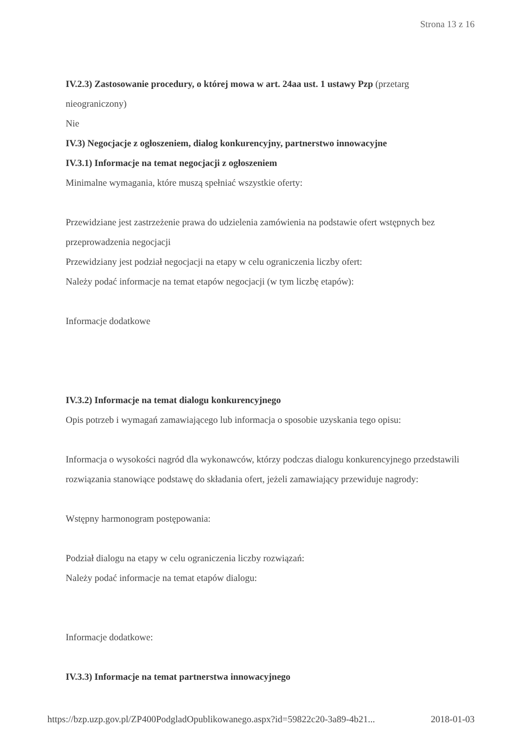Strona 13 z 16
IV.2.3) Zastosowanie procedury, o której mowa w art. 24aa ust. 1 ustawy Pzp (przetarg nieograniczony)
Nie
IV.3) Negocjacje z ogłoszeniem, dialog konkurencyjny, partnerstwo innowacyjne
IV.3.1) Informacje na temat negocjacji z ogłoszeniem
Minimalne wymagania, które muszą spełniać wszystkie oferty:
Przewidziane jest zastrzeżenie prawa do udzielenia zamówienia na podstawie ofert wstępnych bez przeprowadzenia negocjacji
Przewidziany jest podział negocjacji na etapy w celu ograniczenia liczby ofert:
Należy podać informacje na temat etapów negocjacji (w tym liczbę etapów):
Informacje dodatkowe
IV.3.2) Informacje na temat dialogu konkurencyjnego
Opis potrzeb i wymagań zamawiającego lub informacja o sposobie uzyskania tego opisu:
Informacja o wysokości nagród dla wykonawców, którzy podczas dialogu konkurencyjnego przedstawili rozwiązania stanowiące podstawę do składania ofert, jeżeli zamawiający przewiduje nagrody:
Wstępny harmonogram postępowania:
Podział dialogu na etapy w celu ograniczenia liczby rozwiązań:
Należy podać informacje na temat etapów dialogu:
Informacje dodatkowe:
IV.3.3) Informacje na temat partnerstwa innowacyjnego
https://bzp.uzp.gov.pl/ZP400PodgladOpublikowanego.aspx?id=59822c20-3a89-4b21... 2018-01-03